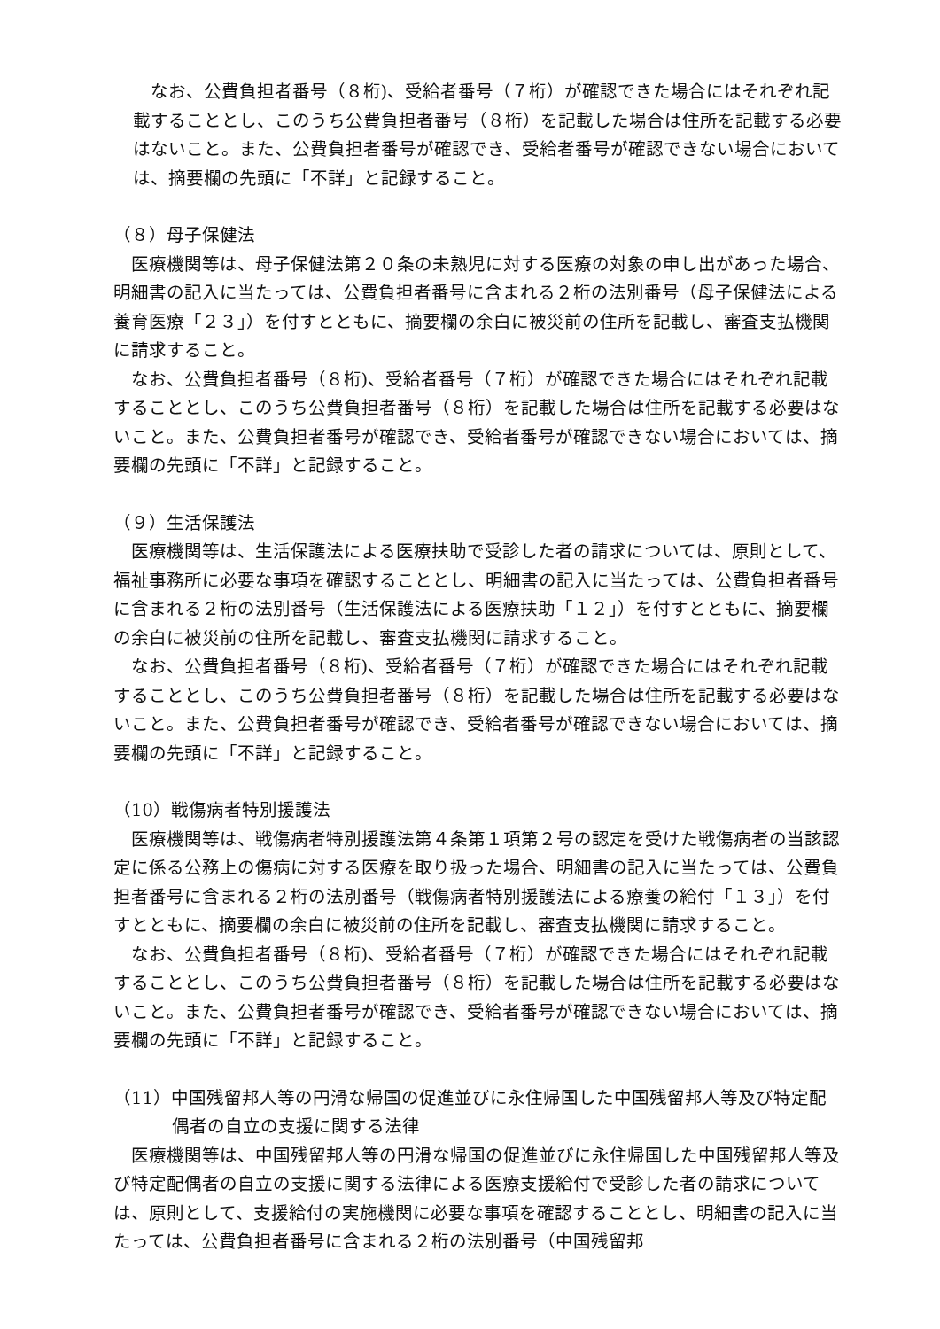なお、公費負担者番号（８桁)、受給者番号（７桁）が確認できた場合にはそれぞれ記載することとし、このうち公費負担者番号（８桁）を記載した場合は住所を記載する必要はないこと。また、公費負担者番号が確認でき、受給者番号が確認できない場合においては、摘要欄の先頭に「不詳」と記録すること。
（８）母子保健法
医療機関等は、母子保健法第２０条の未熟児に対する医療の対象の申し出があった場合、明細書の記入に当たっては、公費負担者番号に含まれる２桁の法別番号（母子保健法による養育医療「２３」）を付すとともに、摘要欄の余白に被災前の住所を記載し、審査支払機関に請求すること。
なお、公費負担者番号（８桁)、受給者番号（７桁）が確認できた場合にはそれぞれ記載することとし、このうち公費負担者番号（８桁）を記載した場合は住所を記載する必要はないこと。また、公費負担者番号が確認でき、受給者番号が確認できない場合においては、摘要欄の先頭に「不詳」と記録すること。
（９）生活保護法
医療機関等は、生活保護法による医療扶助で受診した者の請求については、原則として、福祉事務所に必要な事項を確認することとし、明細書の記入に当たっては、公費負担者番号に含まれる２桁の法別番号（生活保護法による医療扶助「１２」）を付すとともに、摘要欄の余白に被災前の住所を記載し、審査支払機関に請求すること。
なお、公費負担者番号（８桁)、受給者番号（７桁）が確認できた場合にはそれぞれ記載することとし、このうち公費負担者番号（８桁）を記載した場合は住所を記載する必要はないこと。また、公費負担者番号が確認でき、受給者番号が確認できない場合においては、摘要欄の先頭に「不詳」と記録すること。
（10）戦傷病者特別援護法
医療機関等は、戦傷病者特別援護法第４条第１項第２号の認定を受けた戦傷病者の当該認定に係る公務上の傷病に対する医療を取り扱った場合、明細書の記入に当たっては、公費負担者番号に含まれる２桁の法別番号（戦傷病者特別援護法による療養の給付「１３」）を付すとともに、摘要欄の余白に被災前の住所を記載し、審査支払機関に請求すること。
なお、公費負担者番号（８桁)、受給者番号（７桁）が確認できた場合にはそれぞれ記載することとし、このうち公費負担者番号（８桁）を記載した場合は住所を記載する必要はないこと。また、公費負担者番号が確認でき、受給者番号が確認できない場合においては、摘要欄の先頭に「不詳」と記録すること。
（11）中国残留邦人等の円滑な帰国の促進並びに永住帰国した中国残留邦人等及び特定配偶者の自立の支援に関する法律
医療機関等は、中国残留邦人等の円滑な帰国の促進並びに永住帰国した中国残留邦人等及び特定配偶者の自立の支援に関する法律による医療支援給付で受診した者の請求については、原則として、支援給付の実施機関に必要な事項を確認することとし、明細書の記入に当たっては、公費負担者番号に含まれる２桁の法別番号（中国残留邦